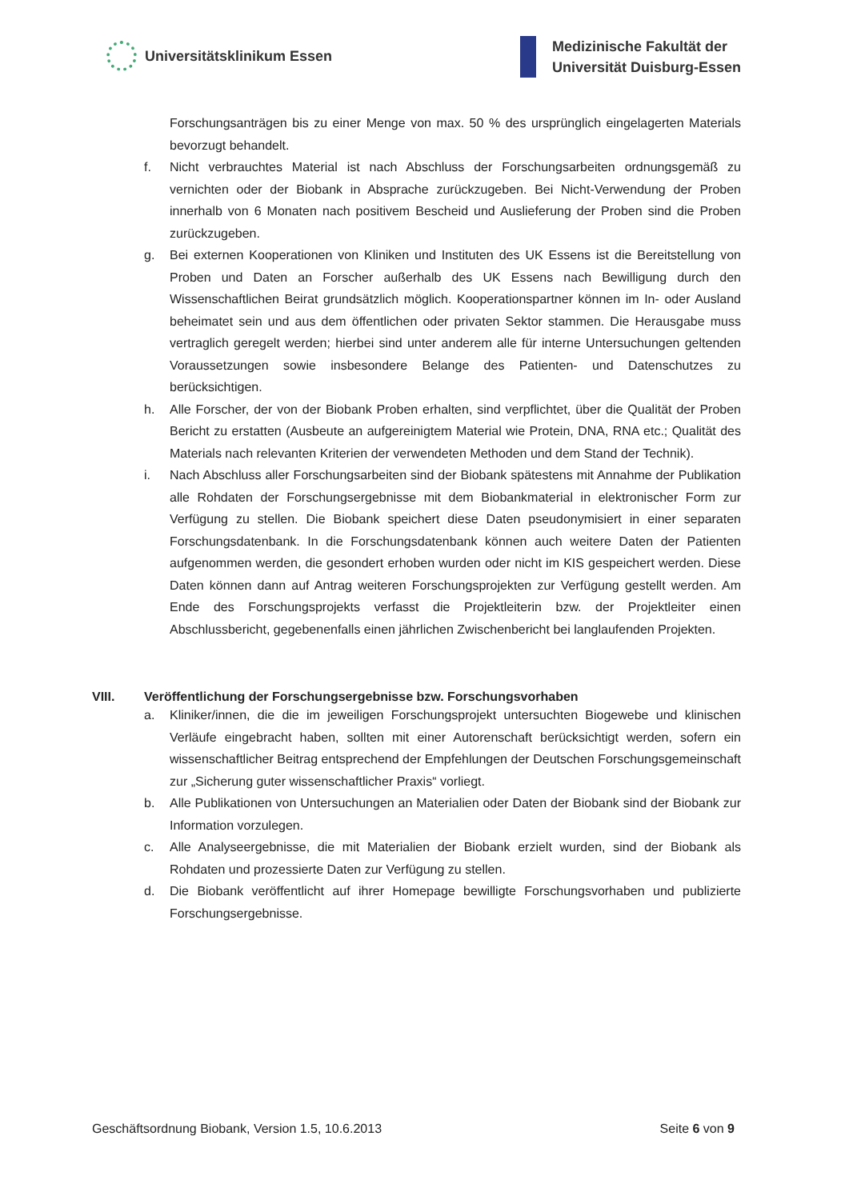Universitätsklinikum Essen
Medizinische Fakultät der
Universität Duisburg-Essen
Forschungsanträgen bis zu einer Menge von max. 50 % des ursprünglich eingelagerten Materials bevorzugt behandelt.
f. Nicht verbrauchtes Material ist nach Abschluss der Forschungsarbeiten ordnungsgemäß zu vernichten oder der Biobank in Absprache zurückzugeben. Bei Nicht-Verwendung der Proben innerhalb von 6 Monaten nach positivem Bescheid und Auslieferung der Proben sind die Proben zurückzugeben.
g. Bei externen Kooperationen von Kliniken und Instituten des UK Essens ist die Bereitstellung von Proben und Daten an Forscher außerhalb des UK Essens nach Bewilligung durch den Wissenschaftlichen Beirat grundsätzlich möglich. Kooperationspartner können im In- oder Ausland beheimatet sein und aus dem öffentlichen oder privaten Sektor stammen. Die Herausgabe muss vertraglich geregelt werden; hierbei sind unter anderem alle für interne Untersuchungen geltenden Voraussetzungen sowie insbesondere Belange des Patienten- und Datenschutzes zu berücksichtigen.
h. Alle Forscher, der von der Biobank Proben erhalten, sind verpflichtet, über die Qualität der Proben Bericht zu erstatten (Ausbeute an aufgereinigtem Material wie Protein, DNA, RNA etc.; Qualität des Materials nach relevanten Kriterien der verwendeten Methoden und dem Stand der Technik).
i. Nach Abschluss aller Forschungsarbeiten sind der Biobank spätestens mit Annahme der Publikation alle Rohdaten der Forschungsergebnisse mit dem Biobankmaterial in elektronischer Form zur Verfügung zu stellen. Die Biobank speichert diese Daten pseudonymisiert in einer separaten Forschungsdatenbank. In die Forschungsdatenbank können auch weitere Daten der Patienten aufgenommen werden, die gesondert erhoben wurden oder nicht im KIS gespeichert werden. Diese Daten können dann auf Antrag weiteren Forschungsprojekten zur Verfügung gestellt werden. Am Ende des Forschungsprojekts verfasst die Projektleiterin bzw. der Projektleiter einen Abschlussbericht, gegebenenfalls einen jährlichen Zwischenbericht bei langlaufenden Projekten.
VIII. Veröffentlichung der Forschungsergebnisse bzw. Forschungsvorhaben
a. Kliniker/innen, die die im jeweiligen Forschungsprojekt untersuchten Biogewebe und klinischen Verläufe eingebracht haben, sollten mit einer Autorenschaft berücksichtigt werden, sofern ein wissenschaftlicher Beitrag entsprechend der Empfehlungen der Deutschen Forschungsgemeinschaft zur „Sicherung guter wissenschaftlicher Praxis“ vorliegt.
b. Alle Publikationen von Untersuchungen an Materialien oder Daten der Biobank sind der Biobank zur Information vorzulegen.
c. Alle Analyseergebnisse, die mit Materialien der Biobank erzielt wurden, sind der Biobank als Rohdaten und prozessierte Daten zur Verfügung zu stellen.
d. Die Biobank veröffentlicht auf ihrer Homepage bewilligte Forschungsvorhaben und publizierte Forschungsergebnisse.
Geschäftsordnung Biobank, Version 1.5, 10.6.2013
Seite 6 von 9